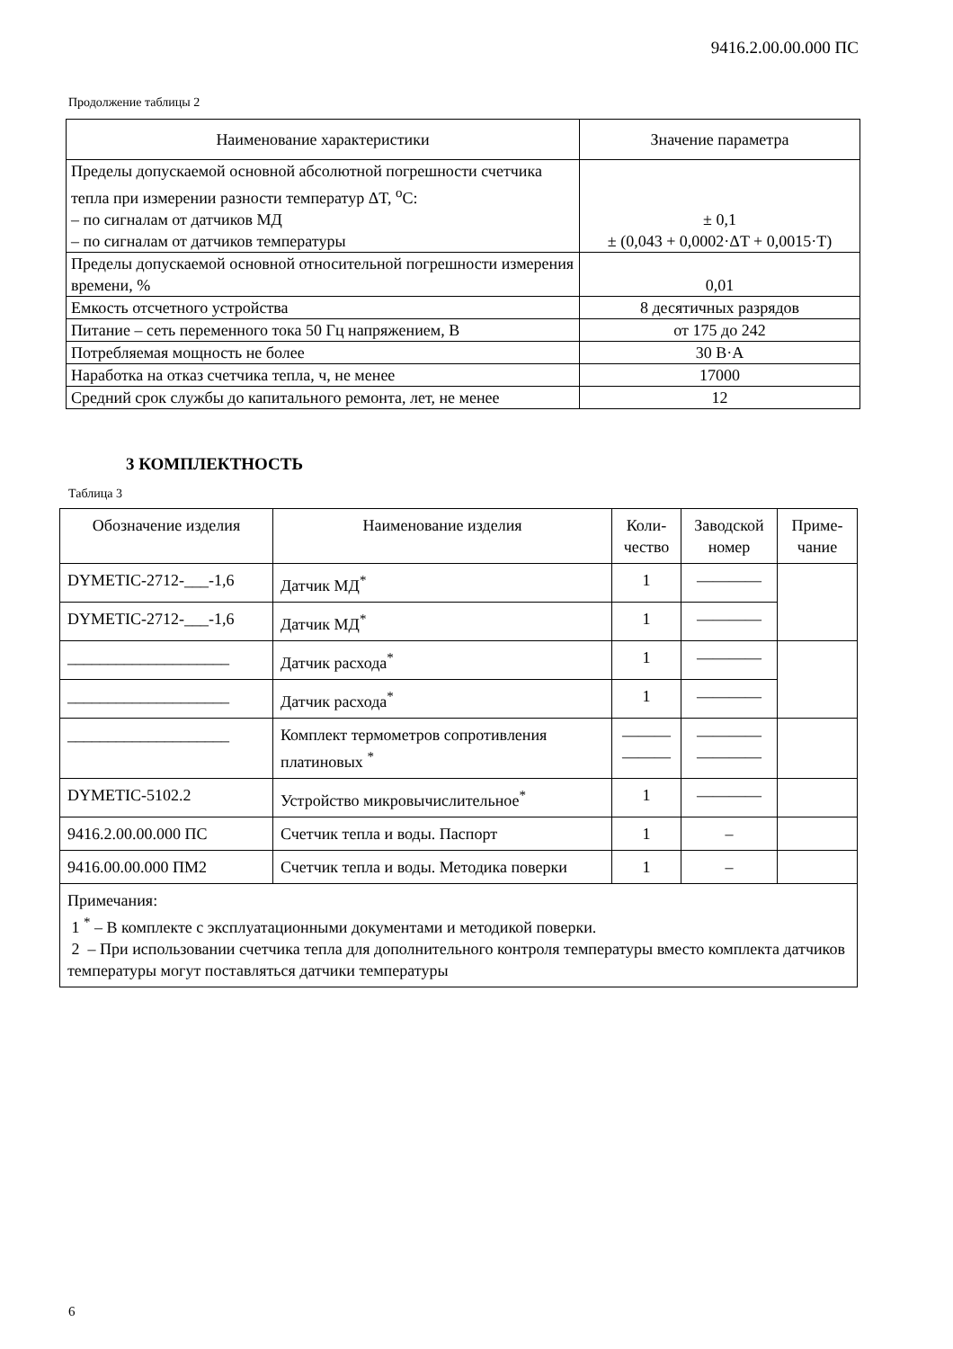9416.2.00.00.000 ПС
Продолжение таблицы 2
| Наименование характеристики | Значение параметра |
| --- | --- |
| Пределы допускаемой основной абсолютной погрешности счетчика тепла при измерении разности температур ΔT, <sup>о</sup>С: – по сигналам от датчиков МД – по сигналам от датчиков температуры | ± 0,1 ± (0,043 + 0,0002·ΔT + 0,0015·T) |
| Пределы допускаемой основной относительной погрешности измерения времени, % | 0,01 |
| Емкость отсчетного устройства | 8 десятичных разрядов |
| Питание – сеть переменного тока 50 Гц напряжением, В | от 175 до 242 |
| Потребляемая мощность не более | 30 В·А |
| Наработка на отказ счетчика тепла, ч, не менее | 17000 |
| Средний срок службы до капитального ремонта, лет, не менее | 12 |
3 КОМПЛЕКТНОСТЬ
Таблица 3
| Обозначение изделия | Наименование изделия | Коли- чество | Заводской номер | Приме- чание |
| DYMETIC-2712-___-1,6 | Датчик МД<sup>*</sup> | 1 | ———— | |
| DYMETIC-2712-___-1,6 | Датчик МД<sup>*</sup> | 1 | ———— | |
| ____________________ | Датчик расхода<sup>*</sup> | 1 | ———— | |
| ____________________ | Датчик расхода<sup>*</sup> | 1 | ———— | |
| ____________________ | Комплект термометров сопротивления платиновых <sup>*</sup> | ——— ——— | ———— ———— | |
| DYMETIC-5102.2 | Устройство микровычислительное<sup>*</sup> | 1 | ———— | |
| 9416.2.00.00.000 ПС | Счетчик тепла и воды. Паспорт | 1 | – | |
| 9416.00.00.000 ПМ2 | Счетчик тепла и воды. Методика поверки | 1 | – | |
| Примечания: 1 <sup>*</sup> – В комплекте с эксплуатационными документами и методикой поверки. 2 – При использовании счетчика тепла для дополнительного контроля температуры вместо комплекта датчиков температуры могут поставляться датчики температуры | | | | |
6